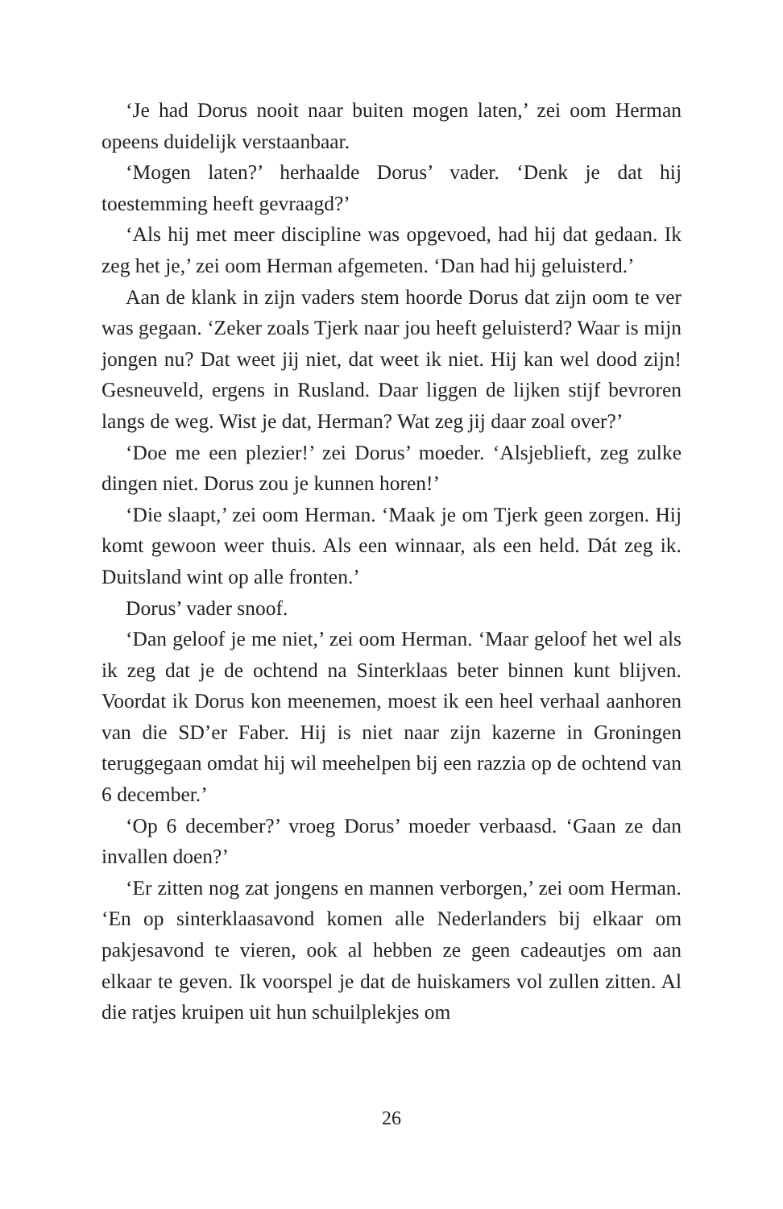‘Je had Dorus nooit naar buiten mogen laten,’ zei oom Herman opeens duidelijk verstaanbaar.
‘Mogen laten?’ herhaalde Dorus’ vader. ‘Denk je dat hij toestemming heeft gevraagd?’
‘Als hij met meer discipline was opgevoed, had hij dat gedaan. Ik zeg het je,’ zei oom Herman afgemeten. ‘Dan had hij geluisterd.’
Aan de klank in zijn vaders stem hoorde Dorus dat zijn oom te ver was gegaan. ‘Zeker zoals Tjerk naar jou heeft geluisterd? Waar is mijn jongen nu? Dat weet jij niet, dat weet ik niet. Hij kan wel dood zijn! Gesneuveld, ergens in Rusland. Daar liggen de lijken stijf bevroren langs de weg. Wist je dat, Herman? Wat zeg jij daar zoal over?’
‘Doe me een plezier!’ zei Dorus’ moeder. ‘Alsjeblieft, zeg zulke dingen niet. Dorus zou je kunnen horen!’
‘Die slaapt,’ zei oom Herman. ‘Maak je om Tjerk geen zorgen. Hij komt gewoon weer thuis. Als een winnaar, als een held. Dát zeg ik. Duitsland wint op alle fronten.’
Dorus’ vader snoof.
‘Dan geloof je me niet,’ zei oom Herman. ‘Maar geloof het wel als ik zeg dat je de ochtend na Sinterklaas beter binnen kunt blijven. Voordat ik Dorus kon meenemen, moest ik een heel verhaal aanhoren van die SD’er Faber. Hij is niet naar zijn kazerne in Groningen teruggegaan omdat hij wil meehelpen bij een razzia op de ochtend van 6 december.’
‘Op 6 december?’ vroeg Dorus’ moeder verbaasd. ‘Gaan ze dan invallen doen?’
‘Er zitten nog zat jongens en mannen verborgen,’ zei oom Herman. ‘En op sinterklaasavond komen alle Nederlanders bij elkaar om pakjesavond te vieren, ook al hebben ze geen cadeautjes om aan elkaar te geven. Ik voorspel je dat de huiskamers vol zullen zitten. Al die ratjes kruipen uit hun schuilplekjes om
26